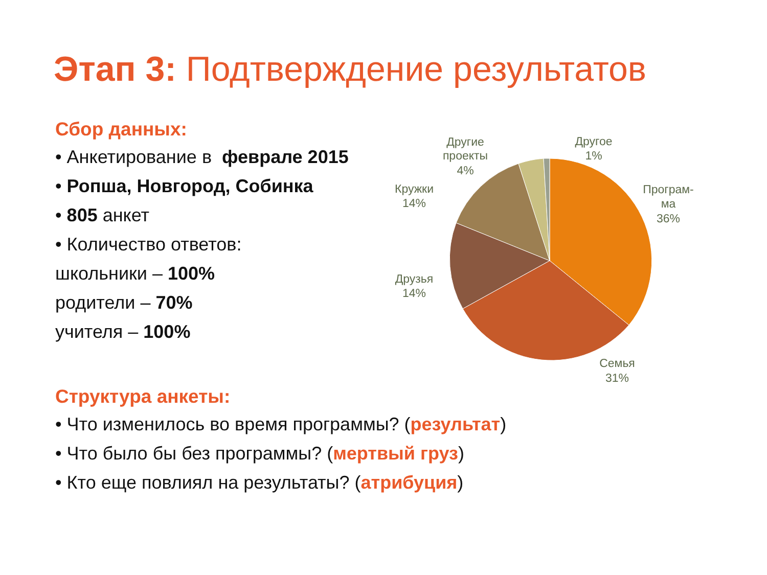Этап 3: Подтверждение результатов
Сбор данных:
• Анкетирование в феврале 2015
• Ропша, Новгород, Собинка
• 805 анкет
• Количество ответов:
школьники – 100%
родители – 70%
учителя – 100%
Другие
проекты
4%
Другое
1%
Програм-
ма
36%
Кружки
14%
Друзья
14%
Семья
31%
Структура анкеты:
• Что изменилось во время программы? (результат)
• Что было бы без программы? (мертвый груз)
• Кто еще повлиял на результаты? (атрибуция)